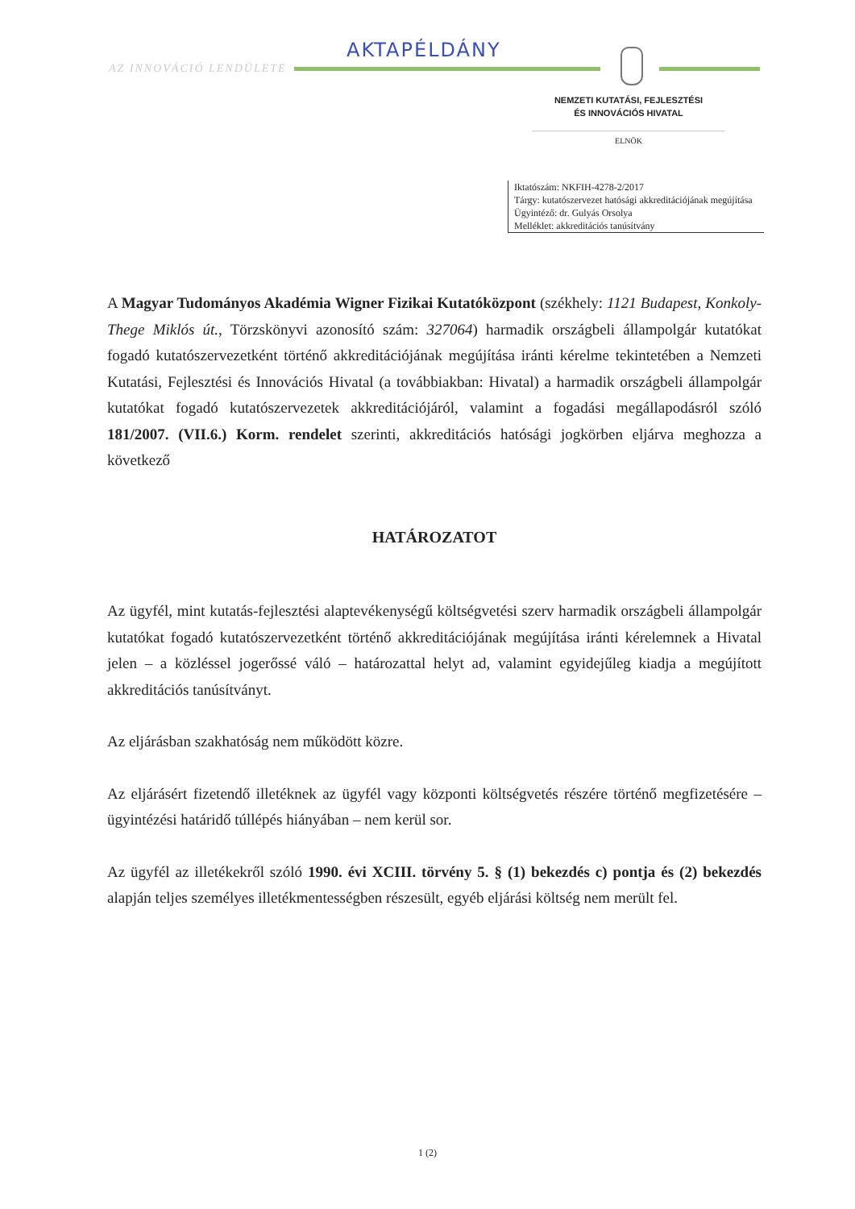AKTAPÉLDÁNY
AZ INNOVÁCIÓ LENDÜLETE
NEMZETI KUTATÁSI, FEJLESZTÉSI
ÉS INNOVÁCIÓS HIVATAL
ELNÖK
Iktatószám: NKFIH-4278-2/2017
Tárgy: kutatószervezet hatósági akkreditációjának megújítása
Ügyintéző: dr. Gulyás Orsolya
Melléklet: akkreditációs tanúsítvány
A Magyar Tudományos Akadémia Wigner Fizikai Kutatóközpont (székhely: 1121 Budapest, Konkoly-Thege Miklós út., Törzskönyvi azonosító szám: 327064) harmadik országbeli állampolgár kutatókat fogadó kutatószervezetként történő akkreditációjának megújítása iránti kérelme tekintetében a Nemzeti Kutatási, Fejlesztési és Innovációs Hivatal (a továbbiakban: Hivatal) a harmadik országbeli állampolgár kutatókat fogadó kutatószervezetek akkreditációjáról, valamint a fogadási megállapodásról szóló 181/2007. (VII.6.) Korm. rendelet szerinti, akkreditációs hatósági jogkörben eljárva meghozza a következő
HATÁROZATOT
Az ügyfél, mint kutatás-fejlesztési alaptevékenységű költségvetési szerv harmadik országbeli állampolgár kutatókat fogadó kutatószervezetként történő akkreditációjának megújítása iránti kérelemnek a Hivatal jelen – a közléssel jogerőssé váló – határozattal helyt ad, valamint egyidejűleg kiadja a megújított akkreditációs tanúsítványt.
Az eljárásban szakhatóság nem működött közre.
Az eljárásért fizetendő illetéknek az ügyfél vagy központi költségvetés részére történő megfizetésére – ügyintézési határidő túllépés hiányában – nem kerül sor.
Az ügyfél az illetékekről szóló 1990. évi XCIII. törvény 5. § (1) bekezdés c) pontja és (2) bekezdés alapján teljes személyes illetékmentességben részesült, egyéb eljárási költség nem merült fel.
1 (2)